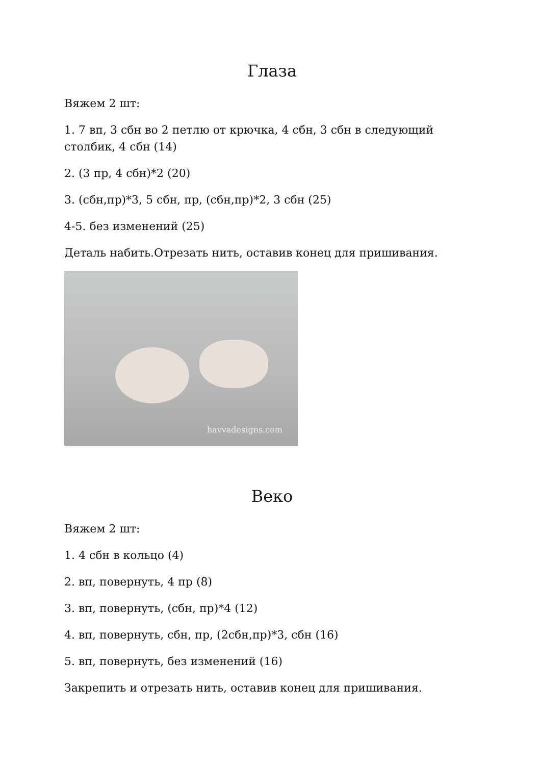Глаза
Вяжем 2 шт:
1. 7 вп, 3 сбн во 2 петлю от крючка, 4 сбн, 3 сбн в следующий столбик, 4 сбн (14)
2. (3 пр, 4 сбн)*2 (20)
3. (сбн,пр)*3, 5 сбн, пр, (сбн,пр)*2, 3 сбн (25)
4-5. без изменений (25)
Деталь набить.Отрезать нить, оставив конец для пришивания.
havvadesigns.com
Веко
Вяжем 2 шт:
1. 4 сбн в кольцо (4)
2. вп, повернуть, 4 пр (8)
3. вп, повернуть, (сбн, пр)*4 (12)
4. вп, повернуть, сбн, пр, (2сбн,пр)*3, сбн (16)
5. вп, повернуть, без изменений (16)
Закрепить и отрезать нить, оставив конец для пришивания.